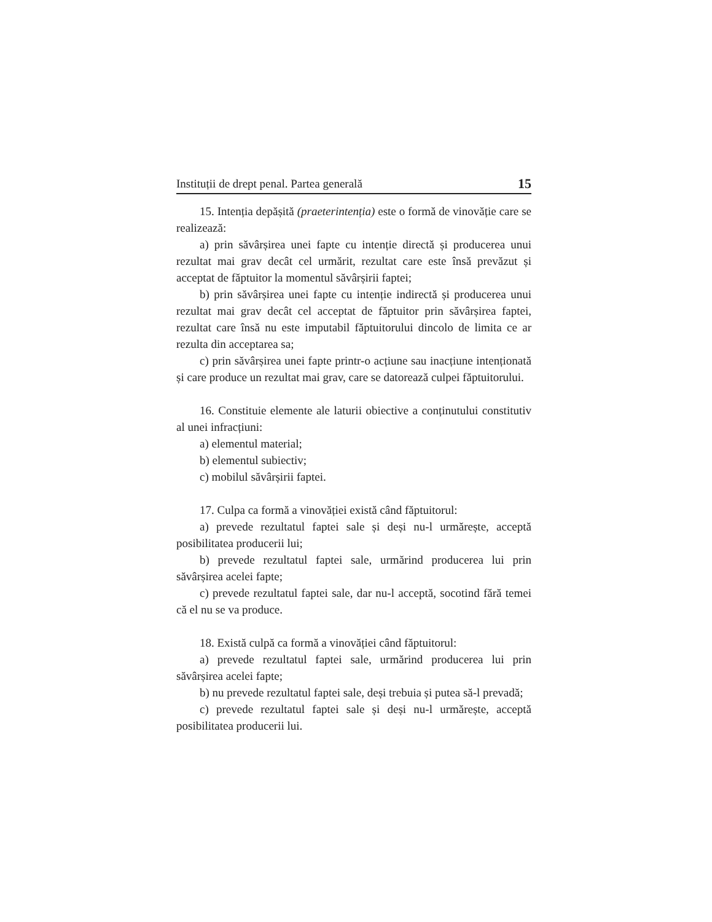Instituții de drept penal. Partea generală 15
15. Intenția depășită (praeterintenția) este o formă de vinovăție care se realizează:
a) prin săvârșirea unei fapte cu intenție directă și producerea unui rezultat mai grav decât cel urmărit, rezultat care este însă prevăzut și acceptat de făptuitor la momentul săvârșirii faptei;
b) prin săvârșirea unei fapte cu intenție indirectă și producerea unui rezultat mai grav decât cel acceptat de făptuitor prin săvârșirea faptei, rezultat care însă nu este imputabil făptuitorului dincolo de limita ce ar rezulta din acceptarea sa;
c) prin săvârșirea unei fapte printr-o acțiune sau inacțiune intenționată și care produce un rezultat mai grav, care se datorează culpei făptuitorului.
16. Constituie elemente ale laturii obiective a conținutului constitutiv al unei infracțiuni:
a) elementul material;
b) elementul subiectiv;
c) mobilul săvârșirii faptei.
17. Culpa ca formă a vinovăției există când făptuitorul:
a) prevede rezultatul faptei sale și deși nu-l urmărește, acceptă posibilitatea producerii lui;
b) prevede rezultatul faptei sale, urmărind producerea lui prin săvârșirea acelei fapte;
c) prevede rezultatul faptei sale, dar nu-l acceptă, socotind fără temei că el nu se va produce.
18. Există culpă ca formă a vinovăției când făptuitorul:
a) prevede rezultatul faptei sale, urmărind producerea lui prin săvârșirea acelei fapte;
b) nu prevede rezultatul faptei sale, deși trebuia și putea să-l prevadă;
c) prevede rezultatul faptei sale și deși nu-l urmărește, acceptă posibilitatea producerii lui.